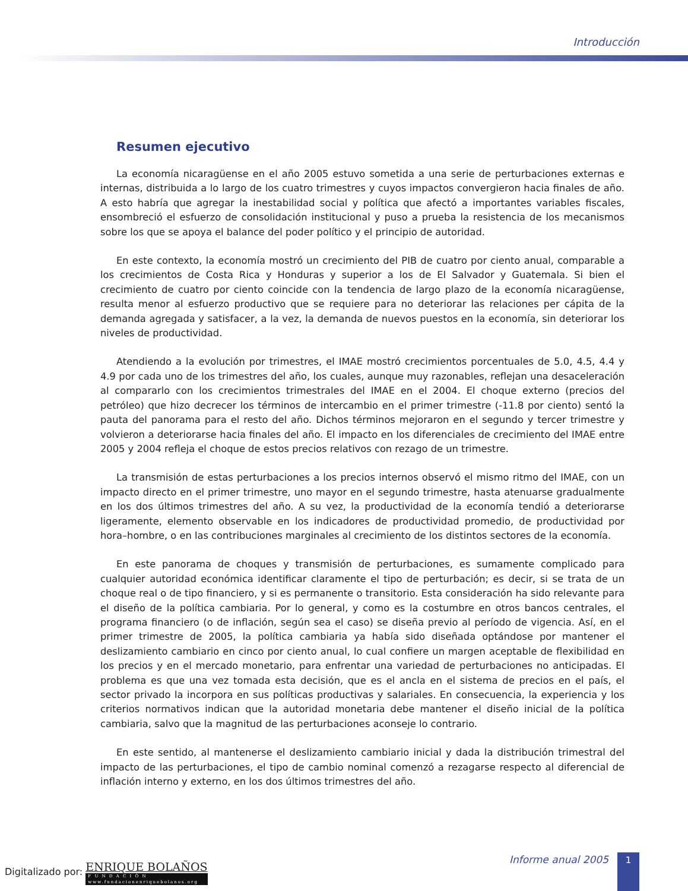Introducción
Resumen ejecutivo
La economía nicaragüense en el año 2005 estuvo sometida a una serie de perturbaciones externas e internas, distribuida a lo largo de los cuatro trimestres y cuyos impactos convergieron hacia finales de año. A esto habría que agregar la inestabilidad social y política que afectó a importantes variables fiscales, ensombreció el esfuerzo de consolidación institucional y puso a prueba la resistencia de los mecanismos sobre los que se apoya el balance del poder político y el principio de autoridad.
En este contexto, la economía mostró un crecimiento del PIB de cuatro por ciento anual, comparable a los crecimientos de Costa Rica y Honduras y superior a los de El Salvador y Guatemala. Si bien el crecimiento de cuatro por ciento coincide con la tendencia de largo plazo de la economía nicaragüense, resulta menor al esfuerzo productivo que se requiere para no deteriorar las relaciones per cápita de la demanda agregada y satisfacer, a la vez, la demanda de nuevos puestos en la economía, sin deteriorar los niveles de productividad.
Atendiendo a la evolución por trimestres, el IMAE mostró crecimientos porcentuales de 5.0, 4.5, 4.4 y 4.9 por cada uno de los trimestres del año, los cuales, aunque muy razonables, reflejan una desaceleración al compararlo con los crecimientos trimestrales del IMAE en el 2004. El choque externo (precios del petróleo) que hizo decrecer los términos de intercambio en el primer trimestre (-11.8 por ciento) sentó la pauta del panorama para el resto del año. Dichos términos mejoraron en el segundo y tercer trimestre y volvieron a deteriorarse hacia finales del año. El impacto en los diferenciales de crecimiento del IMAE entre 2005 y 2004 refleja el choque de estos precios relativos con rezago de un trimestre.
La transmisión de estas perturbaciones a los precios internos observó el mismo ritmo del IMAE, con un impacto directo en el primer trimestre, uno mayor en el segundo trimestre, hasta atenuarse gradualmente en los dos últimos trimestres del año. A su vez, la productividad de la economía tendió a deteriorarse ligeramente, elemento observable en los indicadores de productividad promedio, de productividad por hora–hombre, o en las contribuciones marginales al crecimiento de los distintos sectores de la economía.
En este panorama de choques y transmisión de perturbaciones, es sumamente complicado para cualquier autoridad económica identificar claramente el tipo de perturbación; es decir, si se trata de un choque real o de tipo financiero, y si es permanente o transitorio. Esta consideración ha sido relevante para el diseño de la política cambiaria. Por lo general, y como es la costumbre en otros bancos centrales, el programa financiero (o de inflación, según sea el caso) se diseña previo al período de vigencia. Así, en el primer trimestre de 2005, la política cambiaria ya había sido diseñada optándose por mantener el deslizamiento cambiario en cinco por ciento anual, lo cual confiere un margen aceptable de flexibilidad en los precios y en el mercado monetario, para enfrentar una variedad de perturbaciones no anticipadas. El problema es que una vez tomada esta decisión, que es el ancla en el sistema de precios en el país, el sector privado la incorpora en sus políticas productivas y salariales. En consecuencia, la experiencia y los criterios normativos indican que la autoridad monetaria debe mantener el diseño inicial de la política cambiaria, salvo que la magnitud de las perturbaciones aconseje lo contrario.
En este sentido, al mantenerse el deslizamiento cambiario inicial y dada la distribución trimestral del impacto de las perturbaciones, el tipo de cambio nominal comenzó a rezagarse respecto al diferencial de inflación interno y externo, en los dos últimos trimestres del año.
Informe anual 2005 1
Digitalizado por: ENRIQUE BOLAÑOS F U N D A C I Ó N www.fundacionenriquebolanos.org